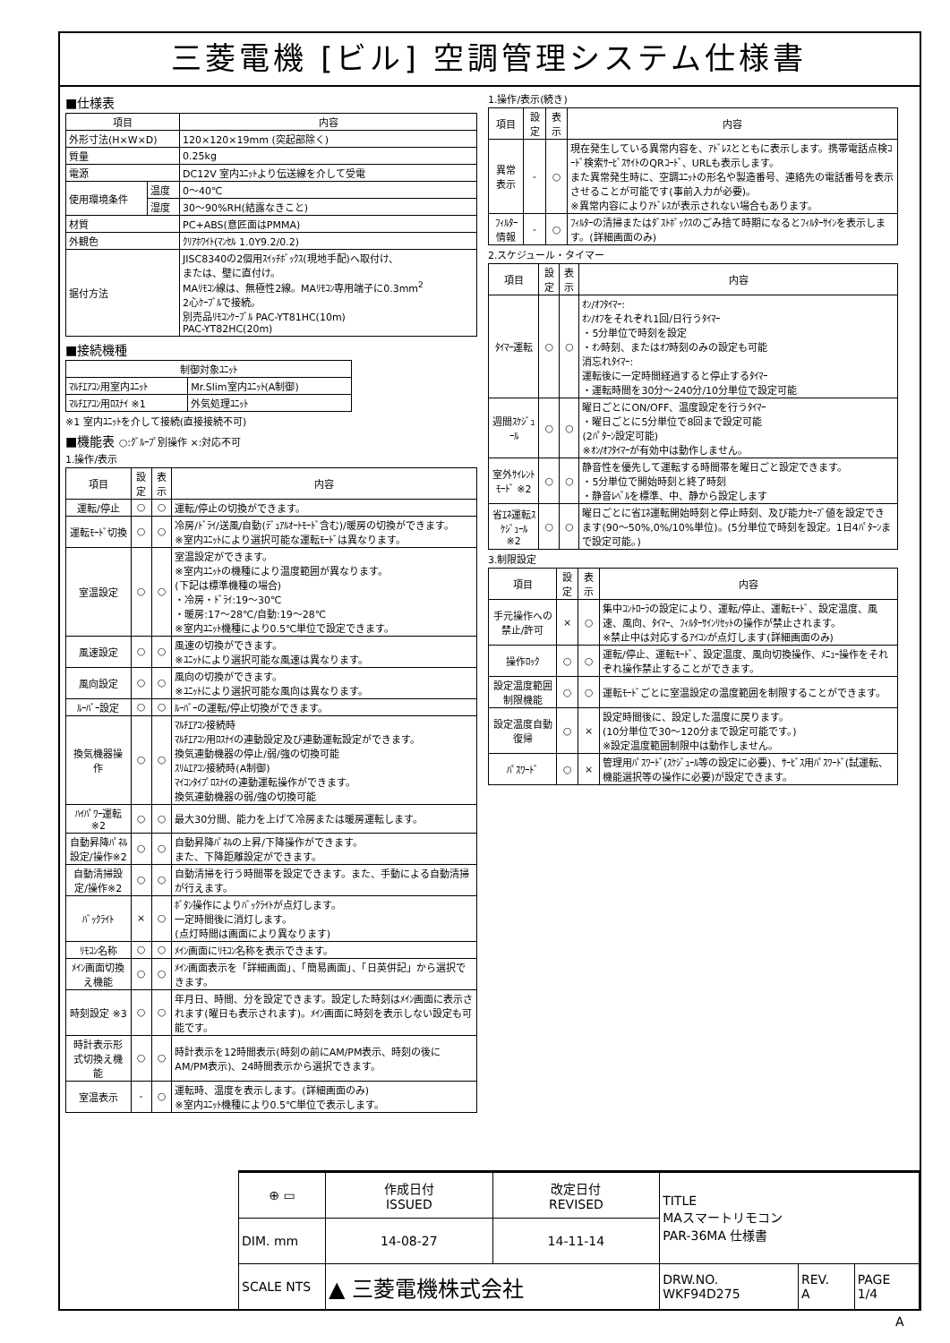三菱電機 [ビル] 空調管理システム仕様書
■仕様表
| 項目 | | 内容 |
| --- | --- | --- |
| 外形寸法(H×W×D) | | 120×120×19mm (突起部除く) |
| 質量 | | 0.25kg |
| 電源 | | DC12V 室内ﾕﾆｯﾄより伝送線を介して受電 |
| 使用環境条件 | 温度 | 0～40℃ |
| | 湿度 | 30～90%RH(結露なきこと) |
| 材質 | | PC+ABS(意匠面はPMMA) |
| 外観色 | | ｸﾘｱﾎﾜｲﾄ(ﾏﾝｾﾙ 1.0Y9.2/0.2) |
| 据付方法 | | JISC8340の2個用ｽｲｯﾁﾎﾞｯｸｽ(現地手配)へ取付け、 または、壁に直付け。 MAﾘﾓｺﾝ線は、無極性2線。MAﾘﾓｺﾝ専用端子に0.3mm<sup>2</sup> 2心ｹｰﾌﾞﾙで接続。 別売品ﾘﾓｺﾝｹｰﾌﾞﾙ PAC-YT81HC(10m) PAC-YT82HC(20m) |
■接続機種
| 制御対象ﾕﾆｯﾄ | |
| --- | --- |
| ﾏﾙﾁｴｱｺﾝ用室内ﾕﾆｯﾄ | Mr.Slim室内ﾕﾆｯﾄ(A制御) |
| ﾏﾙﾁｴｱｺﾝ用ﾛｽﾅｲ ※1 | 外気処理ﾕﾆｯﾄ |
※1 室内ﾕﾆｯﾄを介して接続(直接接続不可)
■機能表 ○:ｸﾞﾙｰﾌﾟ別操作 ×:対応不可
1.操作/表示
| 項目 | 設定 | 表示 | 内容 |
| --- | --- | --- | --- |
| 運転/停止 | ○ | ○ | 運転/停止の切換ができます。 |
| 運転ﾓｰﾄﾞ切換 | ○ | ○ | 冷房/ﾄﾞﾗｲ/送風/自動(ﾃﾞｭｱﾙｵｰﾄﾓｰﾄﾞ含む)/暖房の切換ができます。 ※室内ﾕﾆｯﾄにより選択可能な運転ﾓｰﾄﾞは異なります。 |
| 室温設定 | ○ | ○ | 室温設定ができます。 ※室内ﾕﾆｯﾄの機種により温度範囲が異なります。 (下記は標準機種の場合) ・冷房・ﾄﾞﾗｲ:19～30℃ ・暖房:17～28℃/自動:19～28℃ ※室内ﾕﾆｯﾄ機種により0.5℃単位で設定できます。 |
| 風速設定 | ○ | ○ | 風速の切換ができます。 ※ﾕﾆｯﾄにより選択可能な風速は異なります。 |
| 風向設定 | ○ | ○ | 風向の切換ができます。 ※ﾕﾆｯﾄにより選択可能な風向は異なります。 |
| ﾙｰﾊﾞｰ設定 | ○ | ○ | ﾙｰﾊﾞｰの運転/停止切換ができます。 |
| 換気機器操作 | ○ | ○ | ﾏﾙﾁｴｱｺﾝ接続時 ﾏﾙﾁｴｱｺﾝ用ﾛｽﾅｲの連動設定及び連動運転設定ができます。 換気連動機器の停止/弱/強の切換可能 ｽﾘﾑｴｱｺﾝ接続時(A制御) ﾏｲｺﾝﾀｲﾌﾟﾛｽﾅｲの連動運転操作ができます。 換気連動機器の弱/強の切換可能 |
| ﾊｲﾊﾟﾜｰ運転 ※2 | ○ | ○ | 最大30分間、能力を上げて冷房または暖房運転します。 |
| 自動昇降ﾊﾟﾈﾙ設定/操作※2 | ○ | ○ | 自動昇降ﾊﾟﾈﾙの上昇/下降操作ができます。 また、下降距離設定ができます。 |
| 自動清掃設定/操作※2 | ○ | ○ | 自動清掃を行う時間帯を設定できます。また、手動による自動清掃が行えます。 |
| ﾊﾞｯｸﾗｲﾄ | × | ○ | ﾎﾞﾀﾝ操作によりﾊﾞｯｸﾗｲﾄが点灯します。 一定時間後に消灯します。 (点灯時間は画面により異なります) |
| ﾘﾓｺﾝ名称 | ○ | ○ | ﾒｲﾝ画面にﾘﾓｺﾝ名称を表示できます。 |
| ﾒｲﾝ画面切換え機能 | ○ | ○ | ﾒｲﾝ画面表示を「詳細画面」、「簡易画面」、「日英併記」から選択できます。 |
| 時刻設定 ※3 | ○ | ○ | 年月日、時間、分を設定できます。設定した時刻はﾒｲﾝ画面に表示されます(曜日も表示されます)。ﾒｲﾝ画面に時刻を表示しない設定も可能です。 |
| 時計表示形式切換え機能 | ○ | ○ | 時計表示を12時間表示(時刻の前にAM/PM表示、時刻の後にAM/PM表示)、24時間表示から選択できます。 |
| 室温表示 | - | ○ | 運転時、温度を表示します。(詳細画面のみ) ※室内ﾕﾆｯﾄ機種により0.5℃単位で表示します。 |
1.操作/表示(続き)
| 項目 | 設定 | 表示 | 内容 |
| --- | --- | --- | --- |
| 異常表示 | - | ○ | 現在発生している異常内容を、ｱﾄﾞﾚｽとともに表示します。携帯電話点検ｺｰﾄﾞ検索ｻｰﾋﾞｽｻｲﾄのQRｺｰﾄﾞ、URLも表示します。 また異常発生時に、空調ﾕﾆｯﾄの形名や製造番号、連絡先の電話番号を表示させることが可能です(事前入力が必要)。 ※異常内容によりｱﾄﾞﾚｽが表示されない場合もあります。 |
| ﾌｨﾙﾀｰ情報 | - | ○ | ﾌｨﾙﾀｰの清掃またはﾀﾞｽﾄﾎﾞｯｸｽのごみ捨て時期になるとﾌｨﾙﾀｰｻｲﾝを表示します。(詳細画面のみ) |
2.スケジュール・タイマー
| 項目 | 設定 | 表示 | 内容 |
| --- | --- | --- | --- |
| ﾀｲﾏｰ運転 | ○ | ○ | ｵﾝ/ｵﾌﾀｲﾏｰ: ｵﾝ/ｵﾌをそれぞれ1回/日行うﾀｲﾏｰ ・5分単位で時刻を設定 ・ｵﾝ時刻、またはｵﾌ時刻のみの設定も可能 消忘れﾀｲﾏｰ: 運転後に一定時間経過すると停止するﾀｲﾏｰ ・運転時間を30分～240分/10分単位で設定可能 |
| 週間ｽｹｼﾞｭｰﾙ | ○ | ○ | 曜日ごとにON/OFF、温度設定を行うﾀｲﾏｰ ・曜日ごとに5分単位で8回まで設定可能 (2ﾊﾟﾀｰﾝ設定可能) ※ｵﾝ/ｵﾌﾀｲﾏｰが有効中は動作しません。 |
| 室外ｻｲﾚﾝﾄﾓｰﾄﾞ ※2 | ○ | ○ | 静音性を優先して運転する時間帯を曜日ごと設定できます。 ・5分単位で開始時刻と終了時刻 ・静音ﾚﾍﾞﾙを標準、中、静から設定します |
| 省ｴﾈ運転ｽｹｼﾞｭｰﾙ ※2 | ○ | ○ | 曜日ごとに省ｴﾈ運転開始時刻と停止時刻、及び能力ｾｰﾌﾞ値を設定できます(90～50%,0%/10%単位)。(5分単位で時刻を設定。1日4ﾊﾟﾀｰﾝまで設定可能。) |
3.制限設定
| 項目 | 設定 | 表示 | 内容 |
| --- | --- | --- | --- |
| 手元操作への禁止/許可 | × | ○ | 集中ｺﾝﾄﾛｰﾗの設定により、運転/停止、運転ﾓｰﾄﾞ、設定温度、風速、風向、ﾀｲﾏｰ、ﾌｨﾙﾀｰｻｲﾝﾘｾｯﾄの操作が禁止されます。 ※禁止中は対応するｱｲｺﾝが点灯します(詳細画面のみ) |
| 操作ﾛｯｸ | ○ | ○ | 運転/停止、運転ﾓｰﾄﾞ、設定温度、風向切換操作、ﾒﾆｭｰ操作をそれぞれ操作禁止することができます。 |
| 設定温度範囲制限機能 | ○ | ○ | 運転ﾓｰﾄﾞごとに室温設定の温度範囲を制限することができます。 |
| 設定温度自動復帰 | ○ | × | 設定時間後に、設定した温度に戻ります。 (10分単位で30～120分まで設定可能です。) ※設定温度範囲制限中は動作しません。 |
| ﾊﾟｽﾜｰﾄﾞ | ○ | × | 管理用ﾊﾟｽﾜｰﾄﾞ(ｽｹｼﾞｭｰﾙ等の設定に必要)、ｻｰﾋﾞｽ用ﾊﾟｽﾜｰﾄﾞ(試運転、機能選択等の操作に必要)が設定できます。 |
| ⊕ ▭ | 作成日付 ISSUED | 改定日付 REVISED | TITLE MAスマートリモコン PAR-36MA 仕様書 | | |
| DIM. mm | 14-08-27 | 14-11-14 | | | |
| SCALE NTS | ▲ 三菱電機株式会社 | | DRW.NO. WKF94D275 | REV. A | PAGE 1/4 |
A